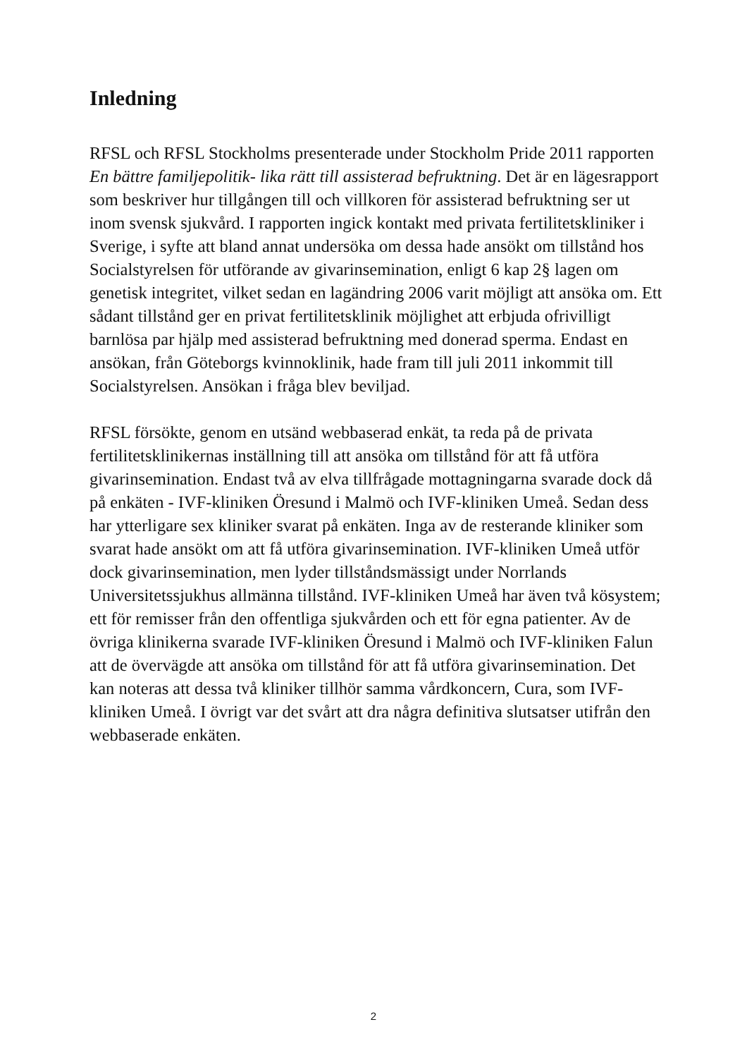Inledning
RFSL och RFSL Stockholms presenterade under Stockholm Pride 2011 rapporten En bättre familjepolitik- lika rätt till assisterad befruktning. Det är en lägesrapport som beskriver hur tillgången till och villkoren för assisterad befruktning ser ut inom svensk sjukvård. I rapporten ingick kontakt med privata fertilitetskliniker i Sverige, i syfte att bland annat undersöka om dessa hade ansökt om tillstånd hos Socialstyrelsen för utförande av givarinsemination, enligt 6 kap 2§ lagen om genetisk integritet, vilket sedan en lagändring 2006 varit möjligt att ansöka om. Ett sådant tillstånd ger en privat fertilitetsklinik möjlighet att erbjuda ofrivilligt barnlösa par hjälp med assisterad befruktning med donerad sperma. Endast en ansökan, från Göteborgs kvinnoklinik, hade fram till juli 2011 inkommit till Socialstyrelsen. Ansökan i fråga blev beviljad.
RFSL försökte, genom en utsänd webbaserad enkät, ta reda på de privata fertilitetsklinikernas inställning till att ansöka om tillstånd för att få utföra givarinsemination. Endast två av elva tillfrågade mottagningarna svarade dock då på enkäten - IVF-kliniken Öresund i Malmö och IVF-kliniken Umeå. Sedan dess har ytterligare sex kliniker svarat på enkäten. Inga av de resterande kliniker som svarat hade ansökt om att få utföra givarinsemination. IVF-kliniken Umeå utför dock givarinsemination, men lyder tillståndsmässigt under Norrlands Universitetssjukhus allmänna tillstånd. IVF-kliniken Umeå har även två kösystem; ett för remisser från den offentliga sjukvården och ett för egna patienter. Av de övriga klinikerna svarade IVF-kliniken Öresund i Malmö och IVF-kliniken Falun att de övervägde att ansöka om tillstånd för att få utföra givarinsemination. Det kan noteras att dessa två kliniker tillhör samma vårdkoncern, Cura, som IVF-kliniken Umeå. I övrigt var det svårt att dra några definitiva slutsatser utifrån den webbaserade enkäten.
2